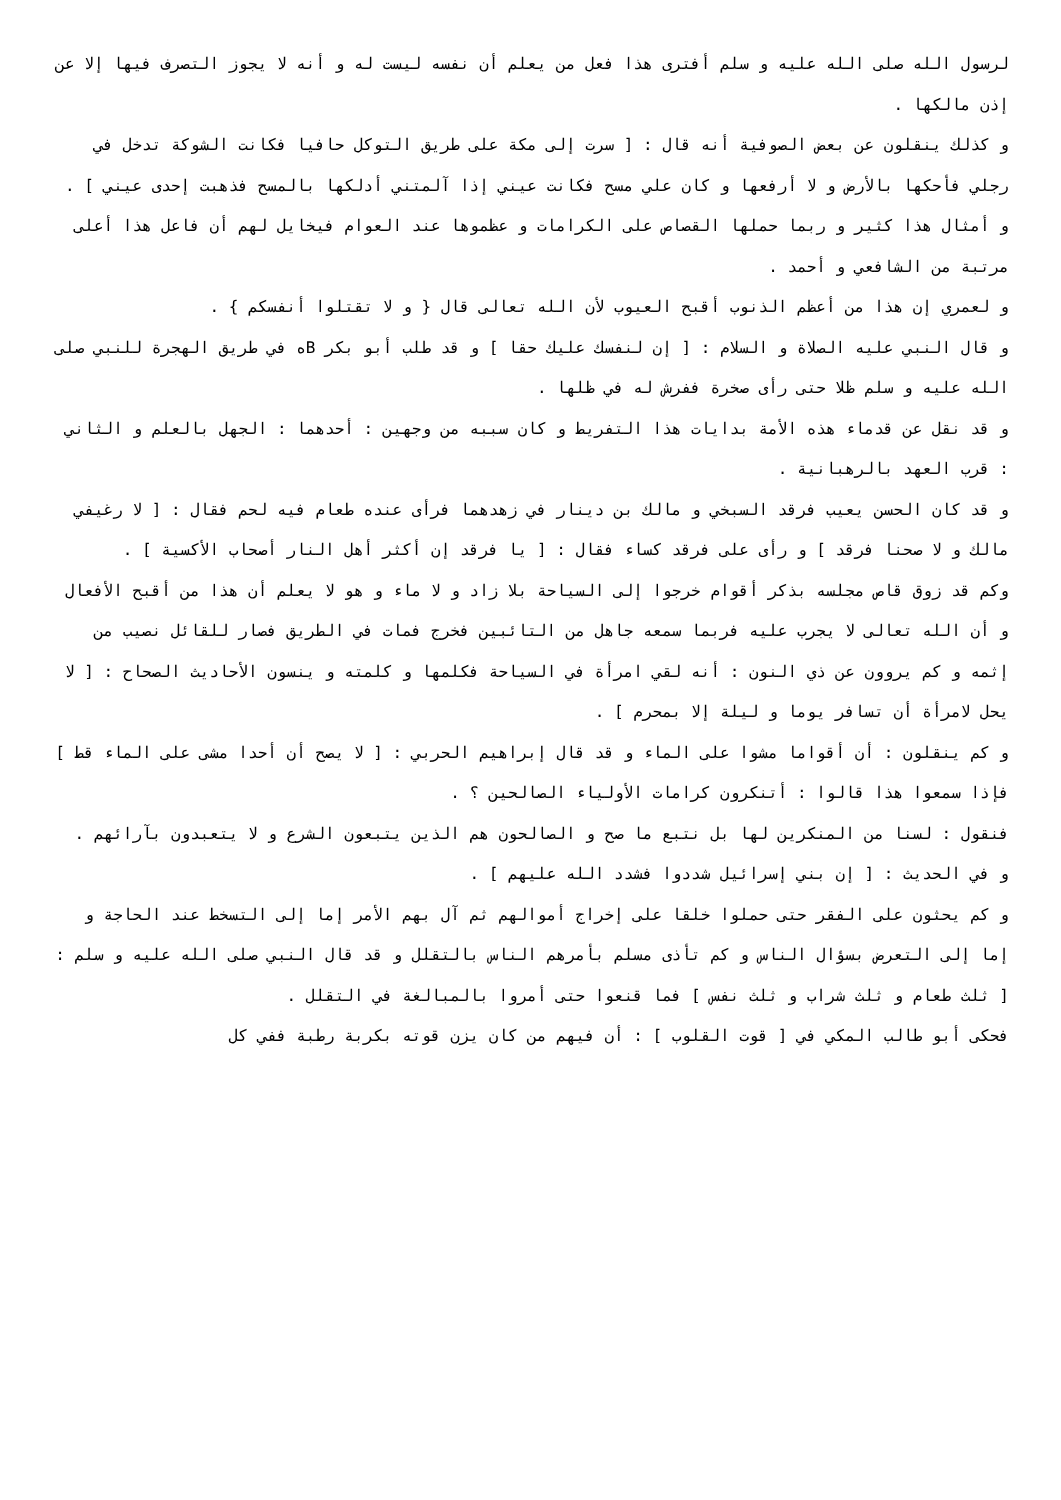لرسول الله صلى الله عليه و سلم أفترى هذا فعل من يعلم أن نفسه ليست له و أنه لا يجوز التصرف فيها إلا عن إذن مالكها .
و كذلك ينقلون عن بعض الصوفية أنه قال : [ سرت إلى مكة على طريق التوكل حافيا فكانت الشوكة تدخل في رجلي فأحكها بالأرض و لا أرفعها و كان علي مسح فكانت عيني إذا آلمتني أدلكها بالمسح فذهبت إحدى عيني ] .
و أمثال هذا كثير و ربما حملها القصاص على الكرامات و عظموها عند العوام فيخايل لهم أن فاعل هذا أعلى مرتبة من الشافعي و أحمد .
و لعمري إن هذا من أعظم الذنوب أقبح العيوب لأن الله تعالى قال { و لا تقتلوا أنفسكم } .
و قال النبي عليه الصلاة و السلام : [ إن لنفسك عليك حقا ] و قد طلب أبو بكر Bه في طريق الهجرة للنبي صلى الله عليه و سلم ظلا حتى رأى صخرة ففرش له في ظلها .
و قد نقل عن قدماء هذه الأمة بدايات هذا التفريط و كان سببه من وجهين : أحدهما : الجهل بالعلم و الثاني : قرب العهد بالرهبانية .
و قد كان الحسن يعيب فرقد السبخي و مالك بن دينار في زهدهما فرأى عنده طعام فيه لحم فقال : [ لا رغيفي مالك و لا صحنا فرقد ] و رأى على فرقد كساء فقال : [ يا فرقد إن أكثر أهل النار أصحاب الأكسية ] .
وكم قد زوق قاص مجلسه بذكر أقوام خرجوا إلى السياحة بلا زاد و لا ماء و هو لا يعلم أن هذا من أقبح الأفعال و أن الله تعالى لا يجرب عليه فربما سمعه جاهل من التائبين فخرج فمات في الطريق فصار للقائل نصيب من إثمه و كم يروون عن ذي النون : أنه لقي امرأة في السياحة فكلمها و كلمته و ينسون الأحاديث الصحاح : [ لا يحل لامرأة أن تسافر يوما و ليلة إلا بمحرم ] .
و كم ينقلون : أن أقواما مشوا على الماء و قد قال إبراهيم الحربي : [ لا يصح أن أحدا مشى على الماء قط ] فإذا سمعوا هذا قالوا : أتنكرون كرامات الأولياء الصالحين ؟ .
فنقول : لسنا من المنكرين لها بل نتبع ما صح و الصالحون هم الذين يتبعون الشرع و لا يتعبدون بآرائهم .
و في الحديث : [ إن بني إسرائيل شددوا فشدد الله عليهم ] .
و كم يحثون على الفقر حتى حملوا خلقا على إخراج أموالهم ثم آل بهم الأمر إما إلى التسخط عند الحاجة و إما إلى التعرض بسؤال الناس و كم تأذى مسلم بأمرهم الناس بالتقلل و قد قال النبي صلى الله عليه و سلم : [ ثلث طعام و ثلث شراب و ثلث نفس ] فما قنعوا حتى أمروا بالمبالغة في التقلل .
فحكى أبو طالب المكي في [ قوت القلوب ] : أن فيهم من كان يزن قوته بكربة رطبة ففي كل